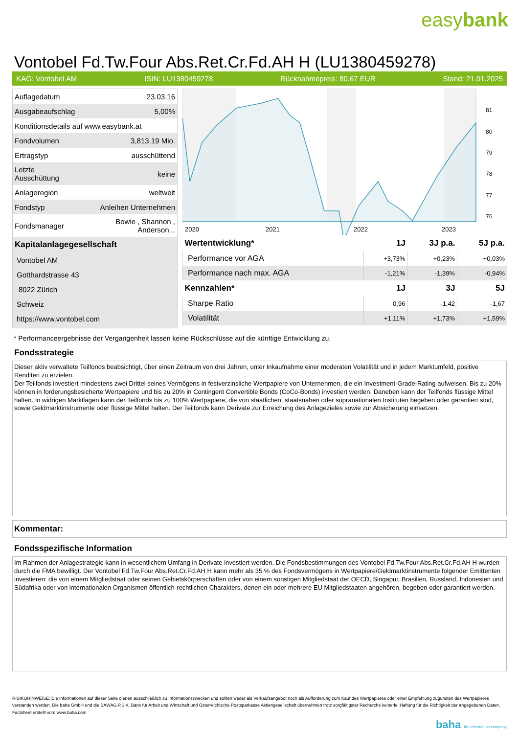easybank
Vontobel Fd.Tw.Four Abs.Ret.Cr.Fd.AH H (LU1380459278)
KAG: Vontobel AM ISIN: LU1380459278 Rücknahmepreis: 80,67 EUR Stand: 21.01.2025
| Auflagedatum | 23.03.16 |
| Ausgabeaufschlag | 5,00% |
| Konditionsdetails auf www.easybank.at | |
| Fondvolumen | 3,813.19 Mio. |
| Ertragstyp | ausschüttend |
| Letzte Ausschüttung | keine |
| Anlageregion | weltweit |
| Fondstyp | Anleihen Unternehmen |
| Fondsmanager | Bowie , Shannon , Anderson... |
| Kapitalanlagegesellschaft | |
| Vontobel AM | |
| Gotthardstrasse 43 | |
| 8022 Zürich | |
| Schweiz | |
| https://www.vontobel.com | |
81
80
79
78
77
76
2020
2021
2022
2023
| Wertentwicklung* | 1J | 3J p.a. | 5J p.a. |
| --- | --- | --- | --- |
| Performance vor AGA | +3,73% | +0,23% | +0,03% |
| Performance nach max. AGA | -1,21% | -1,39% | -0,94% |
| Kennzahlen* | 1J | 3J | 5J |
| Sharpe Ratio | 0,96 | -1,42 | -1,67 |
| Volatilität | +1,11% | +1,73% | +1,59% |
* Performanceergebnisse der Vergangenheit lassen keine Rückschlüsse auf die künftige Entwicklung zu.
Fondsstrategie
Dieser aktiv verwaltete Teilfonds beabsichtigt, über einen Zeitraum von drei Jahren, unter Inkaufnahme einer moderaten Volatilität und in jedem Marktumfeld, positive Renditen zu erzielen.
Der Teilfonds investiert mindestens zwei Drittel seines Vermögens in festverzinsliche Wertpapiere von Unternehmen, die ein Investment-Grade-Rating aufweisen. Bis zu 20% können in forderungsbesicherte Wertpapiere und bis zu 20% in Contingent Convertible Bonds (CoCo-Bonds) investiert werden. Daneben kann der Teilfonds flüssige Mittel halten. In widrigen Marktlagen kann der Teilfonds bis zu 100% Wertpapiere, die von staatlichen, staatsnahen oder supranationalen Instituten begeben oder garantiert sind, sowie Geldmarktinstrumente oder flüssige Mittel halten. Der Teilfonds kann Derivate zur Erreichung des Anlagezieles sowie zur Absicherung einsetzen.
Kommentar:
Fondsspezifische Information
Im Rahmen der Anlagestrategie kann in wesentlichem Umfang in Derivate investiert werden. Die Fondsbestimmungen des Vontobel Fd.Tw.Four Abs.Ret.Cr.Fd.AH H wurden durch die FMA bewilligt. Der Vontobel Fd.Tw.Four Abs.Ret.Cr.Fd.AH H kann mehr als 35 % des Fondsvermögens in Wertpapiere/Geldmarktinstrumente folgender Emittenten investieren: die von einem Mitgliedstaat oder seinen Gebietskörperschaften oder von einem sonstigen Mitgliedstaat der OECD, Singapur, Brasilien, Russland, Indonesien und Südafrika oder von internationalen Organismen öffentlich-rechtlichen Charakters, denen ein oder mehrere EU Mitgliedstaaten angehören, begeben oder garantiert werden.
RISIKOHINWEISE: Die Informationen auf dieser Seite dienen ausschließlich zu Informationszwecken und sollten weder als Verkaufsangebot noch als Aufforderung zum Kauf des Wertpapieres oder einer Empfehlung zugunsten des Wertpapieres verstanden werden. Die baha GmbH und die BAWAG P.S.K. Bank für Arbeit und Wirtschaft und Österreichische Postsparkasse Aktiengesellschaft übernehmen trotz sorgfältigster Recherche keinerlei Haftung für die Richtigkeit der angegebenen Daten.
Factsheet erstellt von: www.baha.com
baha the information company